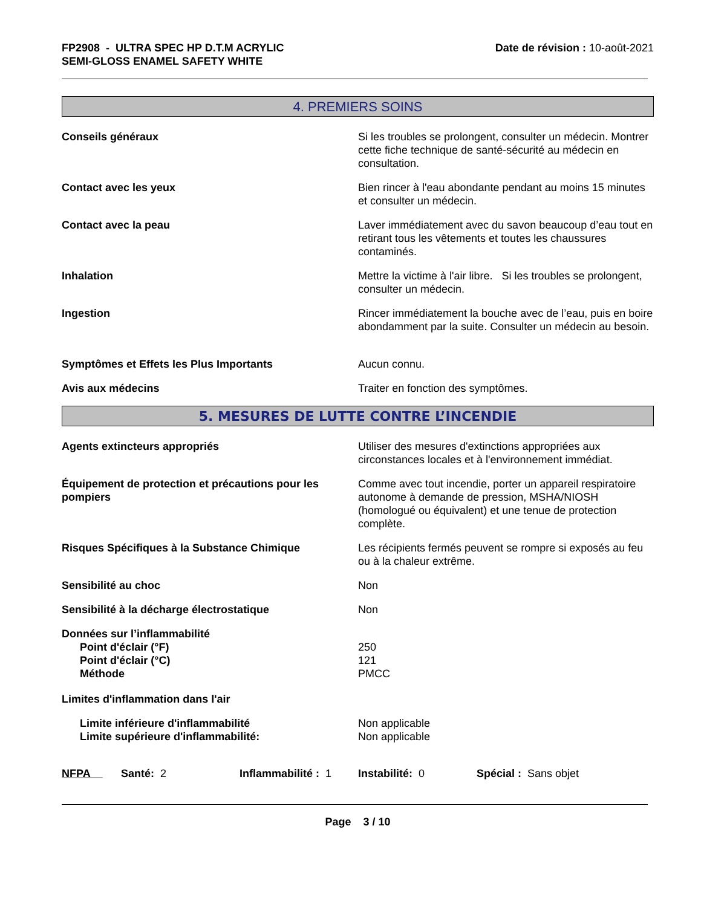FP2908 - ULTRA SPEC HP D.T.M ACRYLIC
SEMI-GLOSS ENAMEL SAFETY WHITE
Date de révision : 10-août-2021
4. PREMIERS SOINS
Conseils généraux Si les troubles se prolongent, consulter un médecin. Montrer cette fiche technique de santé-sécurité au médecin en consultation.
Contact avec les yeux Bien rincer à l'eau abondante pendant au moins 15 minutes et consulter un médecin.
Contact avec la peau Laver immédiatement avec du savon beaucoup d’eau tout en retirant tous les vêtements et toutes les chaussures contaminés.
Inhalation Mettre la victime à l'air libre. Si les troubles se prolongent, consulter un médecin.
Ingestion Rincer immédiatement la bouche avec de l’eau, puis en boire abondamment par la suite. Consulter un médecin au besoin.
Symptômes et Effets les Plus Importants Aucun connu.
Avis aux médecins Traiter en fonction des symptômes.
5. MESURES DE LUTTE CONTRE L’INCENDIE
Agents extincteurs appropriés Utiliser des mesures d'extinctions appropriées aux circonstances locales et à l'environnement immédiat.
Équipement de protection et précautions pour les pompiers
Comme avec tout incendie, porter un appareil respiratoire autonome à demande de pression, MSHA/NIOSH (homologué ou équivalent) et une tenue de protection complète.
Risques Spécifiques à la Substance Chimique Les récipients fermés peuvent se rompre si exposés au feu ou à la chaleur extrême.
Sensibilité au choc Non
Sensibilité à la décharge électrostatique Non
Données sur l’inflammabilité
Point d'éclair (°F)
Point d'éclair (°C)
Méthode
250
121
PMCC
Limites d'inflammation dans l'air
Limite inférieure d'inflammabilité
Limite supérieure d'inflammabilité:
Non applicable
Non applicable
NFPA Santé: 2 Inflammabilité : 1
Instabilité: 0 Spécial : Sans objet
Page 3 / 10